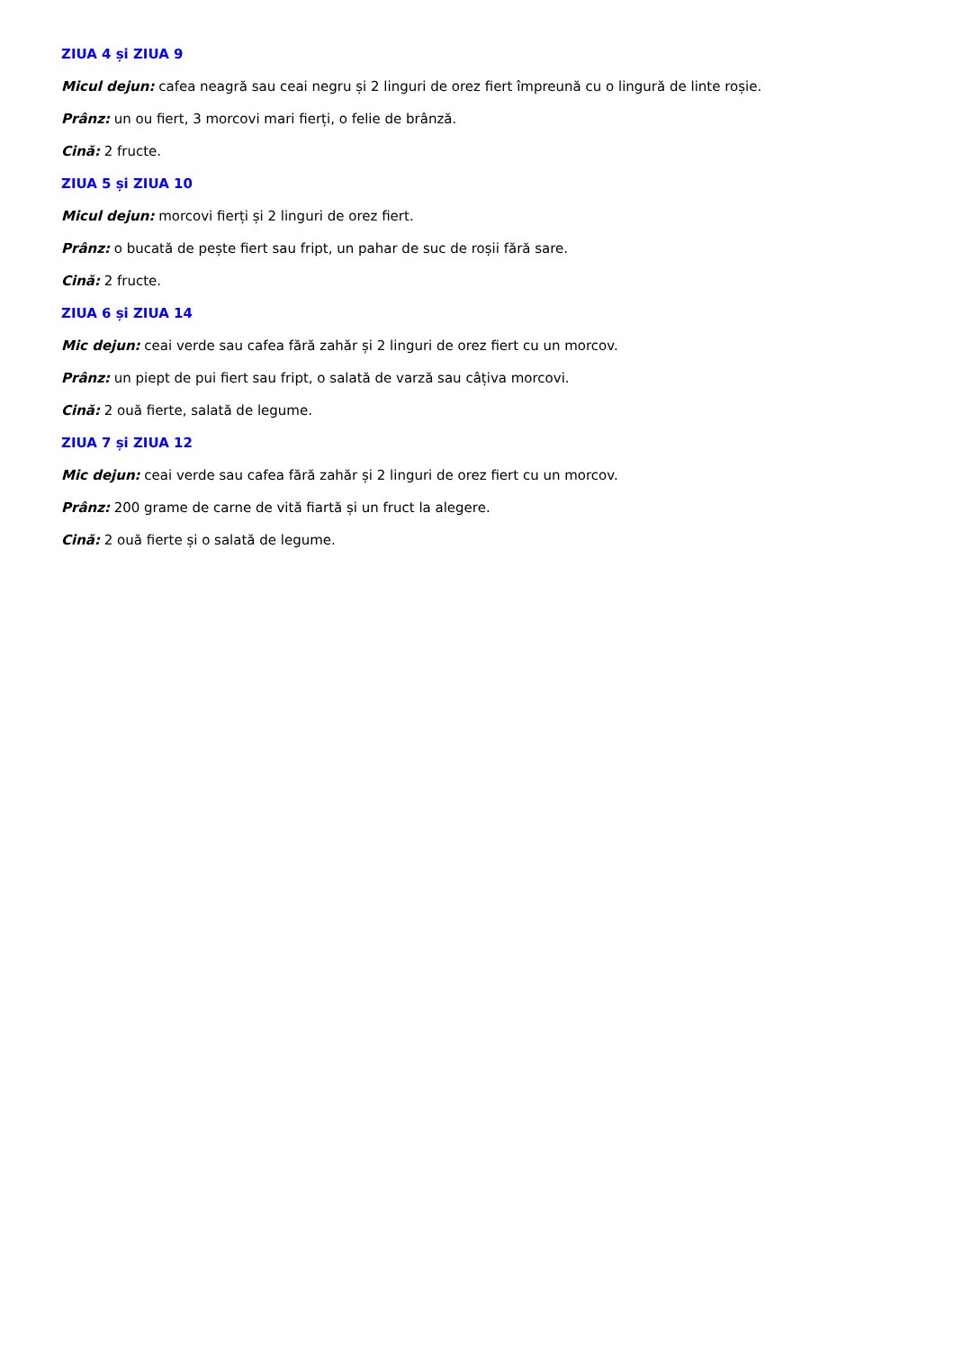ZIUA 4 și ZIUA 9
Micul dejun: cafea neagră sau ceai negru și 2 linguri de orez fiert împreună cu o lingură de linte roșie.
Prânz: un ou fiert, 3 morcovi mari fierți, o felie de brânză.
Cină: 2 fructe.
ZIUA 5 și ZIUA 10
Micul dejun: morcovi fierți și 2 linguri de orez fiert.
Prânz: o bucată de pește fiert sau fript, un pahar de suc de roșii fără sare.
Cină: 2 fructe.
ZIUA 6 și ZIUA 14
Mic dejun: ceai verde sau cafea fără zahăr și 2 linguri de orez fiert cu un morcov.
Prânz: un piept de pui fiert sau fript, o salată de varză sau câțiva morcovi.
Cină: 2 ouă fierte, salată de legume.
ZIUA 7 și ZIUA 12
Mic dejun: ceai verde sau cafea fără zahăr și 2 linguri de orez fiert cu un morcov.
Prânz: 200 grame de carne de vită fiartă și un fruct la alegere.
Cină: 2 ouă fierte și o salată de legume.